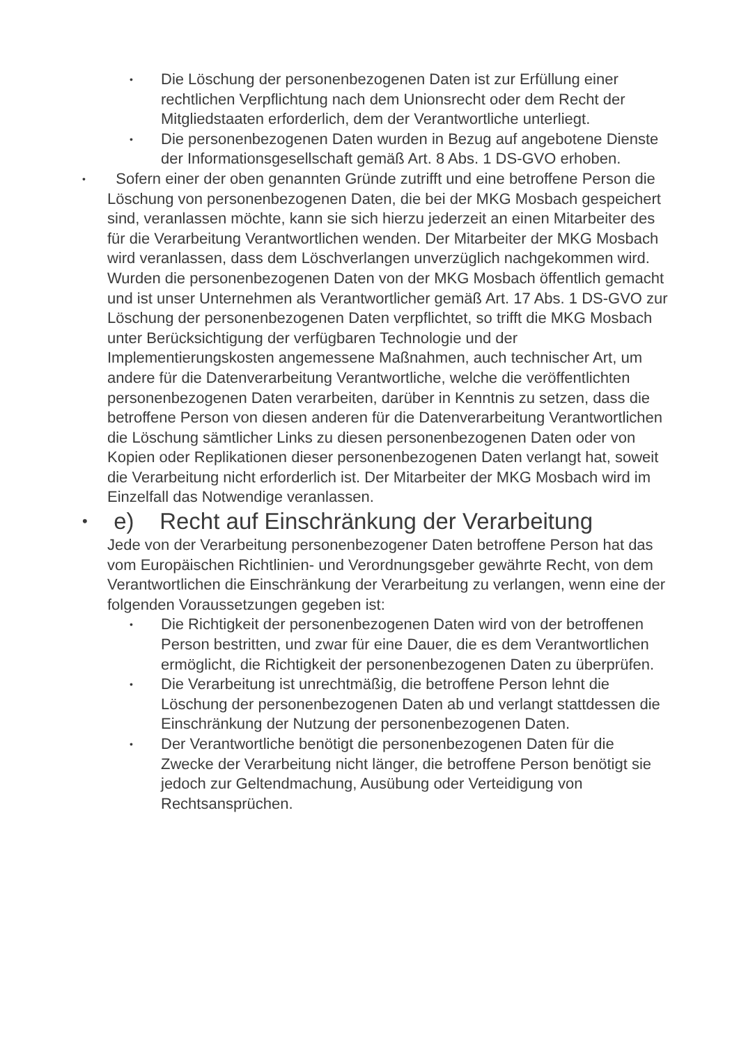•
Die Löschung der personenbezogenen Daten ist zur Erfüllung einer rechtlichen Verpflichtung nach dem Unionsrecht oder dem Recht der Mitgliedstaaten erforderlich, dem der Verantwortliche unterliegt.
•
Die personenbezogenen Daten wurden in Bezug auf angebotene Dienste der Informationsgesellschaft gemäß Art. 8 Abs. 1 DS-GVO erhoben.
•
Sofern einer der oben genannten Gründe zutrifft und eine betroffene Person die Löschung von personenbezogenen Daten, die bei der MKG Mosbach gespeichert sind, veranlassen möchte, kann sie sich hierzu jederzeit an einen Mitarbeiter des für die Verarbeitung Verantwortlichen wenden. Der Mitarbeiter der MKG Mosbach wird veranlassen, dass dem Löschverlangen unverzüglich nachgekommen wird.
Wurden die personenbezogenen Daten von der MKG Mosbach öffentlich gemacht und ist unser Unternehmen als Verantwortlicher gemäß Art. 17 Abs. 1 DS-GVO zur Löschung der personenbezogenen Daten verpflichtet, so trifft die MKG Mosbach unter Berücksichtigung der verfügbaren Technologie und der Implementierungskosten angemessene Maßnahmen, auch technischer Art, um andere für die Datenverarbeitung Verantwortliche, welche die veröffentlichten personenbezogenen Daten verarbeiten, darüber in Kenntnis zu setzen, dass die betroffene Person von diesen anderen für die Datenverarbeitung Verantwortlichen die Löschung sämtlicher Links zu diesen personenbezogenen Daten oder von Kopien oder Replikationen dieser personenbezogenen Daten verlangt hat, soweit die Verarbeitung nicht erforderlich ist. Der Mitarbeiter der MKG Mosbach wird im Einzelfall das Notwendige veranlassen.
•
e) Recht auf Einschränkung der Verarbeitung
Jede von der Verarbeitung personenbezogener Daten betroffene Person hat das vom Europäischen Richtlinien- und Verordnungsgeber gewährte Recht, von dem Verantwortlichen die Einschränkung der Verarbeitung zu verlangen, wenn eine der folgenden Voraussetzungen gegeben ist:
•
Die Richtigkeit der personenbezogenen Daten wird von der betroffenen Person bestritten, und zwar für eine Dauer, die es dem Verantwortlichen ermöglicht, die Richtigkeit der personenbezogenen Daten zu überprüfen.
•
Die Verarbeitung ist unrechtmäßig, die betroffene Person lehnt die Löschung der personenbezogenen Daten ab und verlangt stattdessen die Einschränkung der Nutzung der personenbezogenen Daten.
•
Der Verantwortliche benötigt die personenbezogenen Daten für die Zwecke der Verarbeitung nicht länger, die betroffene Person benötigt sie jedoch zur Geltendmachung, Ausübung oder Verteidigung von Rechtsansprüchen.